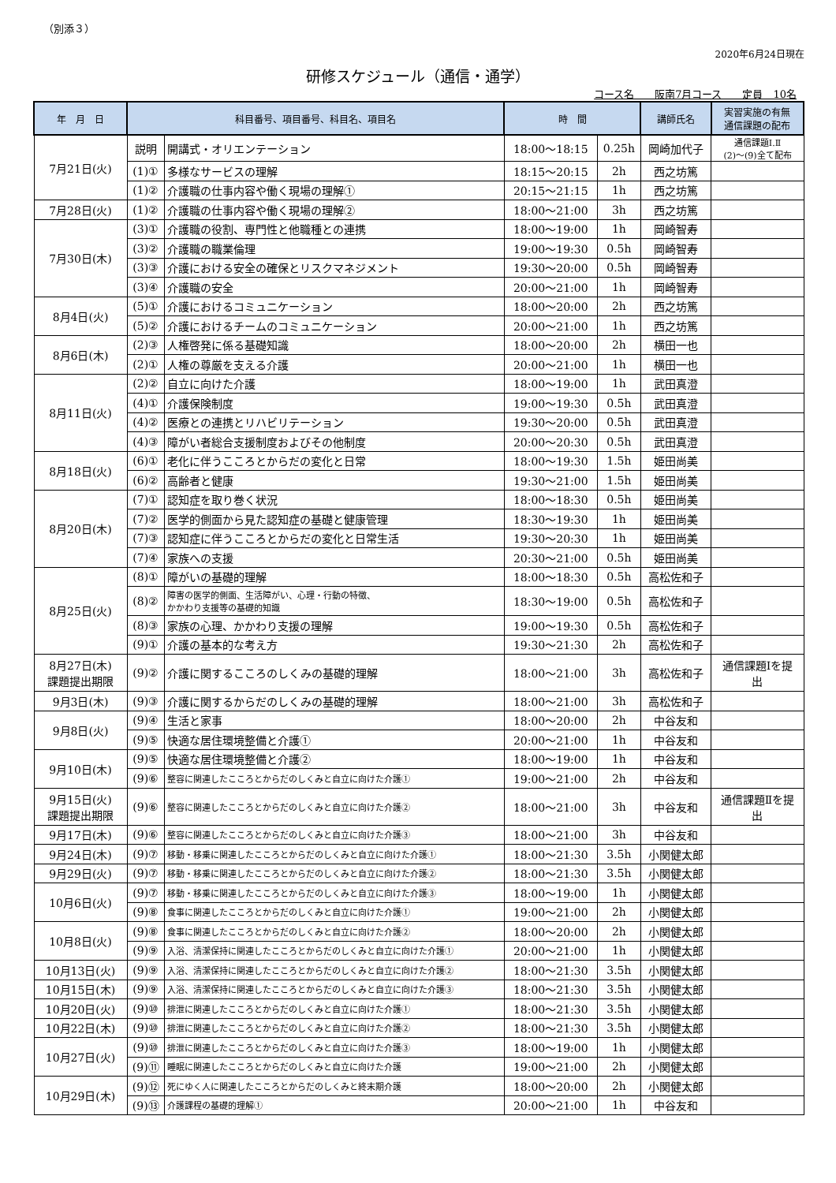（別添３）
2020年6月24日現在
研修スケジュール（通信・通学）
コース名　　阪南7月コース　　定員　10名
| 年 月 日 | 科目番号、項目番号、科目名、項目名 | | 時 間 | | 講師氏名 | 実習実施の有無 通信課題の配布 |
| --- | --- | --- | --- | --- | --- | --- |
| 7月21日(火) | 説明 | 開講式・オリエンテーション | 18:00～18:15 | 0.25h | 岡崎加代子 | 通信課題Ⅰ.Ⅱ (2)～(9)全て配布 |
| | (1)① | 多様なサービスの理解 | 18:15～20:15 | 2h | 西之坊篤 | |
| | (1)② | 介護職の仕事内容や働く現場の理解① | 20:15～21:15 | 1h | 西之坊篤 | |
| 7月28日(火) | (1)② | 介護職の仕事内容や働く現場の理解② | 18:00～21:00 | 3h | 西之坊篤 | |
| 7月30日(木) | (3)① | 介護職の役割、専門性と他職種との連携 | 18:00～19:00 | 1h | 岡崎智寿 | |
| | (3)② | 介護職の職業倫理 | 19:00～19:30 | 0.5h | 岡崎智寿 | |
| | (3)③ | 介護における安全の確保とリスクマネジメント | 19:30～20:00 | 0.5h | 岡崎智寿 | |
| | (3)④ | 介護職の安全 | 20:00～21:00 | 1h | 岡崎智寿 | |
| 8月4日(火) | (5)① | 介護におけるコミュニケーション | 18:00～20:00 | 2h | 西之坊篤 | |
| | (5)② | 介護におけるチームのコミュニケーション | 20:00～21:00 | 1h | 西之坊篤 | |
| 8月6日(木) | (2)③ | 人権啓発に係る基礎知識 | 18:00～20:00 | 2h | 横田一也 | |
| | (2)① | 人権の尊厳を支える介護 | 20:00～21:00 | 1h | 横田一也 | |
| 8月11日(火) | (2)② | 自立に向けた介護 | 18:00～19:00 | 1h | 武田真澄 | |
| | (4)① | 介護保険制度 | 19:00～19:30 | 0.5h | 武田真澄 | |
| | (4)② | 医療との連携とリハビリテーション | 19:30～20:00 | 0.5h | 武田真澄 | |
| | (4)③ | 障がい者総合支援制度およびその他制度 | 20:00～20:30 | 0.5h | 武田真澄 | |
| 8月18日(火) | (6)① | 老化に伴うこころとからだの変化と日常 | 18:00～19:30 | 1.5h | 姫田尚美 | |
| | (6)② | 高齢者と健康 | 19:30～21:00 | 1.5h | 姫田尚美 | |
| 8月20日(木) | (7)① | 認知症を取り巻く状況 | 18:00～18:30 | 0.5h | 姫田尚美 | |
| | (7)② | 医学的側面から見た認知症の基礎と健康管理 | 18:30～19:30 | 1h | 姫田尚美 | |
| | (7)③ | 認知症に伴うこころとからだの変化と日常生活 | 19:30～20:30 | 1h | 姫田尚美 | |
| | (7)④ | 家族への支援 | 20:30～21:00 | 0.5h | 姫田尚美 | |
| 8月25日(火) | (8)① | 障がいの基礎的理解 | 18:00～18:30 | 0.5h | 高松佐和子 | |
| | (8)② | 障害の医学的側面、生活障がい、心理・行動の特徴、 かかわり支援等の基礎的知識 | 18:30～19:00 | 0.5h | 高松佐和子 | |
| | (8)③ | 家族の心理、かかわり支援の理解 | 19:00～19:30 | 0.5h | 高松佐和子 | |
| | (9)① | 介護の基本的な考え方 | 19:30～21:30 | 2h | 高松佐和子 | |
| 8月27日(木) 課題提出期限 | (9)② | 介護に関するこころのしくみの基礎的理解 | 18:00～21:00 | 3h | 高松佐和子 | 通信課題Ⅰを提 出 |
| 9月3日(木) | (9)③ | 介護に関するからだのしくみの基礎的理解 | 18:00～21:00 | 3h | 高松佐和子 | |
| 9月8日(火) | (9)④ | 生活と家事 | 18:00～20:00 | 2h | 中谷友和 | |
| | (9)⑤ | 快適な居住環境整備と介護① | 20:00～21:00 | 1h | 中谷友和 | |
| 9月10日(木) | (9)⑤ | 快適な居住環境整備と介護② | 18:00～19:00 | 1h | 中谷友和 | |
| | (9)⑥ | 整容に関連したこころとからだのしくみと自立に向けた介護① | 19:00～21:00 | 2h | 中谷友和 | |
| 9月15日(火) 課題提出期限 | (9)⑥ | 整容に関連したこころとからだのしくみと自立に向けた介護② | 18:00～21:00 | 3h | 中谷友和 | 通信課題Ⅱを提 出 |
| 9月17日(木) | (9)⑥ | 整容に関連したこころとからだのしくみと自立に向けた介護③ | 18:00～21:00 | 3h | 中谷友和 | |
| 9月24日(木) | (9)⑦ | 移動・移乗に関連したこころとからだのしくみと自立に向けた介護① | 18:00～21:30 | 3.5h | 小関健太郎 | |
| 9月29日(火) | (9)⑦ | 移動・移乗に関連したこころとからだのしくみと自立に向けた介護② | 18:00～21:30 | 3.5h | 小関健太郎 | |
| 10月6日(火) | (9)⑦ | 移動・移乗に関連したこころとからだのしくみと自立に向けた介護③ | 18:00～19:00 | 1h | 小関健太郎 | |
| | (9)⑧ | 食事に関連したこころとからだのしくみと自立に向けた介護① | 19:00～21:00 | 2h | 小関健太郎 | |
| 10月8日(火) | (9)⑧ | 食事に関連したこころとからだのしくみと自立に向けた介護② | 18:00～20:00 | 2h | 小関健太郎 | |
| | (9)⑨ | 入浴、清潔保持に関連したこころとからだのしくみと自立に向けた介護① | 20:00～21:00 | 1h | 小関健太郎 | |
| 10月13日(火) | (9)⑨ | 入浴、清潔保持に関連したこころとからだのしくみと自立に向けた介護② | 18:00～21:30 | 3.5h | 小関健太郎 | |
| 10月15日(木) | (9)⑨ | 入浴、清潔保持に関連したこころとからだのしくみと自立に向けた介護③ | 18:00～21:30 | 3.5h | 小関健太郎 | |
| 10月20日(火) | (9)⑩ | 排泄に関連したこころとからだのしくみと自立に向けた介護① | 18:00～21:30 | 3.5h | 小関健太郎 | |
| 10月22日(木) | (9)⑩ | 排泄に関連したこころとからだのしくみと自立に向けた介護② | 18:00～21:30 | 3.5h | 小関健太郎 | |
| 10月27日(火) | (9)⑩ | 排泄に関連したこころとからだのしくみと自立に向けた介護③ | 18:00～19:00 | 1h | 小関健太郎 | |
| | (9)⑪ | 睡眠に関連したこころとからだのしくみと自立に向けた介護 | 19:00～21:00 | 2h | 小関健太郎 | |
| 10月29日(木) | (9)⑫ | 死にゆく人に関連したこころとからだのしくみと終末期介護 | 18:00～20:00 | 2h | 小関健太郎 | |
| | (9)⑬ | 介護課程の基礎的理解① | 20:00～21:00 | 1h | 中谷友和 | |